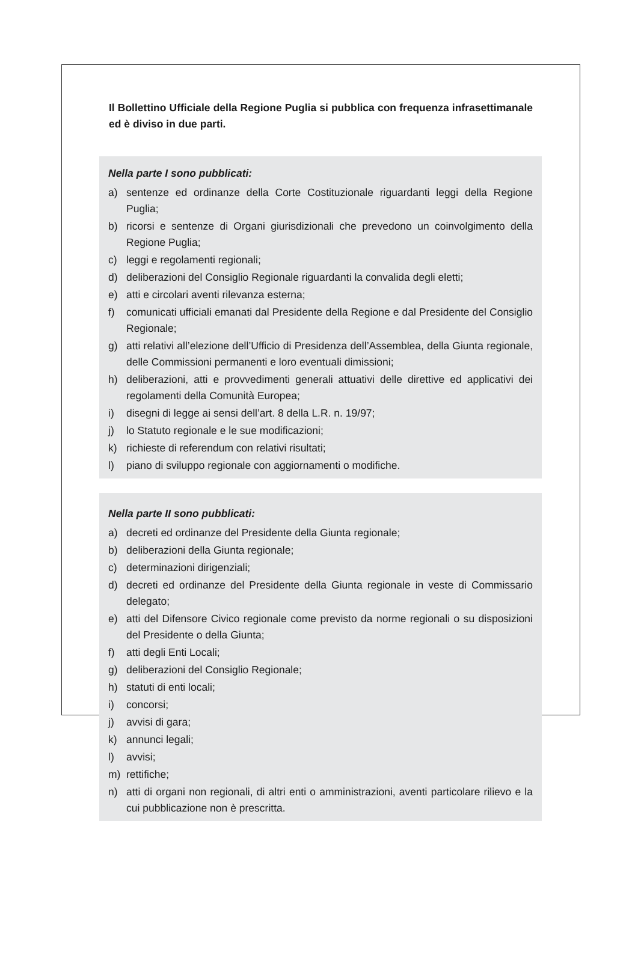Il Bollettino Ufficiale della Regione Puglia si pubblica con frequenza infrasettimanale ed è diviso in due parti.
Nella parte I sono pubblicati:
a) sentenze ed ordinanze della Corte Costituzionale riguardanti leggi della Regione Puglia;
b) ricorsi e sentenze di Organi giurisdizionali che prevedono un coinvolgimento della Regione Puglia;
c) leggi e regolamenti regionali;
d) deliberazioni del Consiglio Regionale riguardanti la convalida degli eletti;
e) atti e circolari aventi rilevanza esterna;
f) comunicati ufficiali emanati dal Presidente della Regione e dal Presidente del Consiglio Regionale;
g) atti relativi all’elezione dell’Ufficio di Presidenza dell’Assemblea, della Giunta regionale, delle Commissioni permanenti e loro eventuali dimissioni;
h) deliberazioni, atti e provvedimenti generali attuativi delle direttive ed applicativi dei regolamenti della Comunità Europea;
i) disegni di legge ai sensi dell’art. 8 della L.R. n. 19/97;
j) lo Statuto regionale e le sue modificazioni;
k) richieste di referendum con relativi risultati;
l) piano di sviluppo regionale con aggiornamenti o modifiche.
Nella parte II sono pubblicati:
a) decreti ed ordinanze del Presidente della Giunta regionale;
b) deliberazioni della Giunta regionale;
c) determinazioni dirigenziali;
d) decreti ed ordinanze del Presidente della Giunta regionale in veste di Commissario delegato;
e) atti del Difensore Civico regionale come previsto da norme regionali o su disposizioni del Presidente o della Giunta;
f) atti degli Enti Locali;
g) deliberazioni del Consiglio Regionale;
h) statuti di enti locali;
i) concorsi;
j) avvisi di gara;
k) annunci legali;
l) avvisi;
m) rettifiche;
n) atti di organi non regionali, di altri enti o amministrazioni, aventi particolare rilievo e la cui pubblicazione non è prescritta.